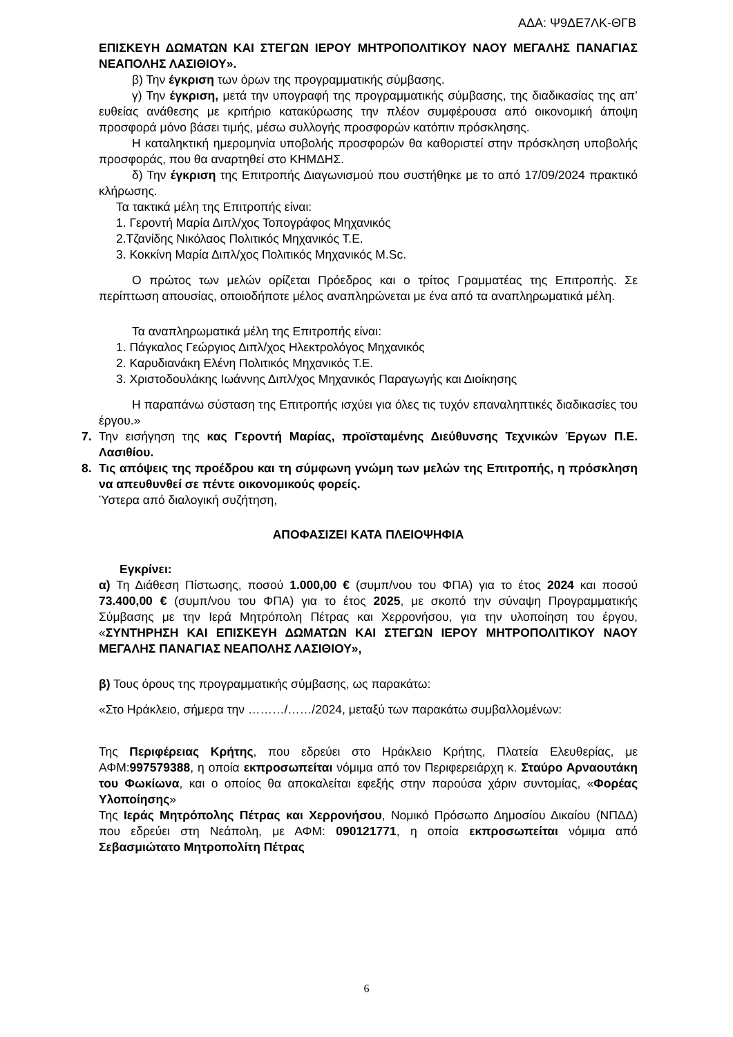ΑΔΑ: Ψ9ΔΕ7ΛΚ-ΘΓΒ
ΕΠΙΣΚΕΥΗ ΔΩΜΑΤΩΝ ΚΑΙ ΣΤΕΓΩΝ ΙΕΡΟΥ ΜΗΤΡΟΠΟΛΙΤΙΚΟΥ ΝΑΟΥ ΜΕΓΑΛΗΣ ΠΑΝΑΓΙΑΣ ΝΕΑΠΟΛΗΣ ΛΑΣΙΘΙΟΥ».
β) Την έγκριση των όρων της προγραμματικής σύμβασης.
γ) Την έγκριση, μετά την υπογραφή της προγραμματικής σύμβασης, της διαδικασίας της απ’ ευθείας ανάθεσης με κριτήριο κατακύρωσης την πλέον συμφέρουσα από οικονομική άποψη προσφορά μόνο βάσει τιμής, μέσω συλλογής προσφορών κατόπιν πρόσκλησης.
Η καταληκτική ημερομηνία υποβολής προσφορών θα καθοριστεί στην πρόσκληση υποβολής προσφοράς, που θα αναρτηθεί στο ΚΗΜΔΗΣ.
δ) Την έγκριση της Επιτροπής Διαγωνισμού που συστήθηκε με το από 17/09/2024 πρακτικό κλήρωσης.
Τα τακτικά μέλη της Επιτροπής είναι:
1. Γεροντή Μαρία Διπλ/χος Τοπογράφος Μηχανικός
2.Τζανίδης Νικόλαος Πολιτικός Μηχανικός Τ.Ε.
3. Κοκκίνη Μαρία Διπλ/χος Πολιτικός Μηχανικός M.Sc.
Ο πρώτος των μελών ορίζεται Πρόεδρος και ο τρίτος Γραμματέας της Επιτροπής. Σε περίπτωση απουσίας, οποιοδήποτε μέλος αναπληρώνεται με ένα από τα αναπληρωματικά μέλη.
Τα αναπληρωματικά μέλη της Επιτροπής είναι:
1. Πάγκαλος Γεώργιος Διπλ/χος Ηλεκτρολόγος Μηχανικός
2. Καρυδιανάκη Ελένη Πολιτικός Μηχανικός Τ.Ε.
3. Χριστοδουλάκης Ιωάννης Διπλ/χος Μηχανικός Παραγωγής και Διοίκησης
Η παραπάνω σύσταση της Επιτροπής ισχύει για όλες τις τυχόν επαναληπτικές διαδικασίες του έργου.»
7. Την εισήγηση της κας Γεροντή Μαρίας, προϊσταμένης Διεύθυνσης Τεχνικών Έργων Π.Ε. Λασιθίου.
8. Τις απόψεις της προέδρου και τη σύμφωνη γνώμη των μελών της Επιτροπής, η πρόσκληση να απευθυνθεί σε πέντε οικονομικούς φορείς.
Ύστερα από διαλογική συζήτηση,
ΑΠΟΦΑΣΙΖΕΙ ΚΑΤΑ ΠΛΕΙΟΨΗΦΙΑ
Εγκρίνει:
α) Τη Διάθεση Πίστωσης, ποσού 1.000,00 € (συμπ/νου του ΦΠΑ) για το έτος 2024 και ποσού 73.400,00 € (συμπ/νου του ΦΠΑ) για το έτος 2025, με σκοπό την σύναψη Προγραμματικής Σύμβασης με την Ιερά Μητρόπολη Πέτρας και Χερρονήσου, για την υλοποίηση του έργου, «ΣΥΝΤΗΡΗΣΗ ΚΑΙ ΕΠΙΣΚΕΥΗ ΔΩΜΑΤΩΝ ΚΑΙ ΣΤΕΓΩΝ ΙΕΡΟΥ ΜΗΤΡΟΠΟΛΙΤΙΚΟΥ ΝΑΟΥ ΜΕΓΑΛΗΣ ΠΑΝΑΓΙΑΣ ΝΕΑΠΟΛΗΣ ΛΑΣΙΘΙΟΥ»,
β) Τους όρους της προγραμματικής σύμβασης, ως παρακάτω:
«Στο Ηράκλειο, σήμερα την ………/……/2024, μεταξύ των παρακάτω συμβαλλομένων:
Της Περιφέρειας Κρήτης, που εδρεύει στο Ηράκλειο Κρήτης, Πλατεία Ελευθερίας, με ΑΦΜ:997579388, η οποία εκπροσωπείται νόμιμα από τον Περιφερειάρχη κ. Σταύρο Αρναουτάκη του Φωκίωνα, και ο οποίος θα αποκαλείται εφεξής στην παρούσα χάριν συντομίας, «Φορέας Υλοποίησης»
Της Ιεράς Μητρόπολης Πέτρας και Χερρονήσου, Νομικό Πρόσωπο Δημοσίου Δικαίου (ΝΠΔΔ) που εδρεύει στη Νεάπολη, με ΑΦΜ: 090121771, η οποία εκπροσωπείται νόμιμα από Σεβασμιώτατο Μητροπολίτη Πέτρας
6